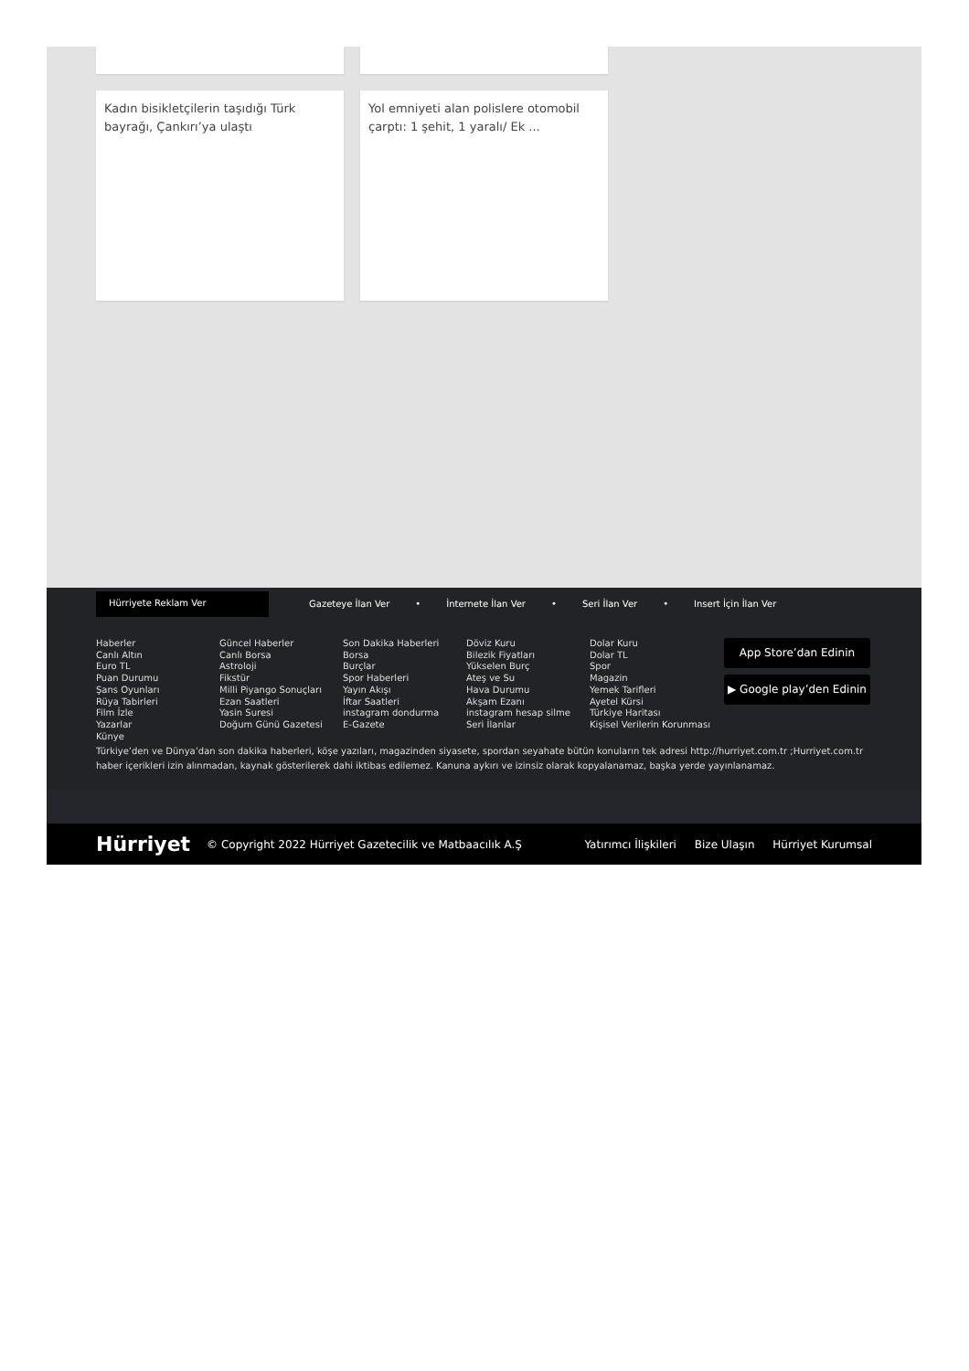Kadın bisikletçilerin taşıdığı Türk bayrağı, Çankırı’ya ulaştı
Yol emniyeti alan polislere otomobil çarptı: 1 şehit, 1 yaralı/ Ek ...
Hürriyete Reklam Ver
Gazeteye İlan Ver • İnternete İlan Ver • Seri İlan Ver • Insert İçin İlan Ver
Haberler
Canlı Altın
Euro TL
Puan Durumu
Şans Oyunları
Rüya Tabirleri
Film İzle
Yazarlar
Künye
Güncel Haberler
Canlı Borsa
Astroloji
Fikstür
Milli Piyango Sonuçları
Ezan Saatleri
Yasin Suresi
Doğum Günü Gazetesi
Son Dakika Haberleri
Borsa
Burçlar
Spor Haberleri
Yayın Akışı
İftar Saatleri
instagram dondurma
E-Gazete
Döviz Kuru
Bilezik Fiyatları
Yükselen Burç
Ateş ve Su
Hava Durumu
Akşam Ezanı
instagram hesap silme
Seri İlanlar
Dolar Kuru
Dolar TL
Spor
Magazin
Yemek Tarifleri
Ayetel Kürsi
Türkiye Haritası
Kişisel Verilerin Korunması
App Store’dan Edinin
▶ Google play’den Edinin
Türkiye’den ve Dünya’dan son dakika haberleri, köşe yazıları, magazinden siyasete, spordan seyahate bütün konuların tek adresi http://hurriyet.com.tr ;Hurriyet.com.tr haber içerikleri izin alınmadan, kaynak gösterilerek dahi iktibas edilemez. Kanuna aykırı ve izinsiz olarak kopyalanamaz, başka yerde yayınlanamaz.
Hürriyet © Copyright 2022 Hürriyet Gazetecilik ve Matbaacılık A.Ş Yatırımcı İlişkileri Bize Ulaşın Hürriyet Kurumsal